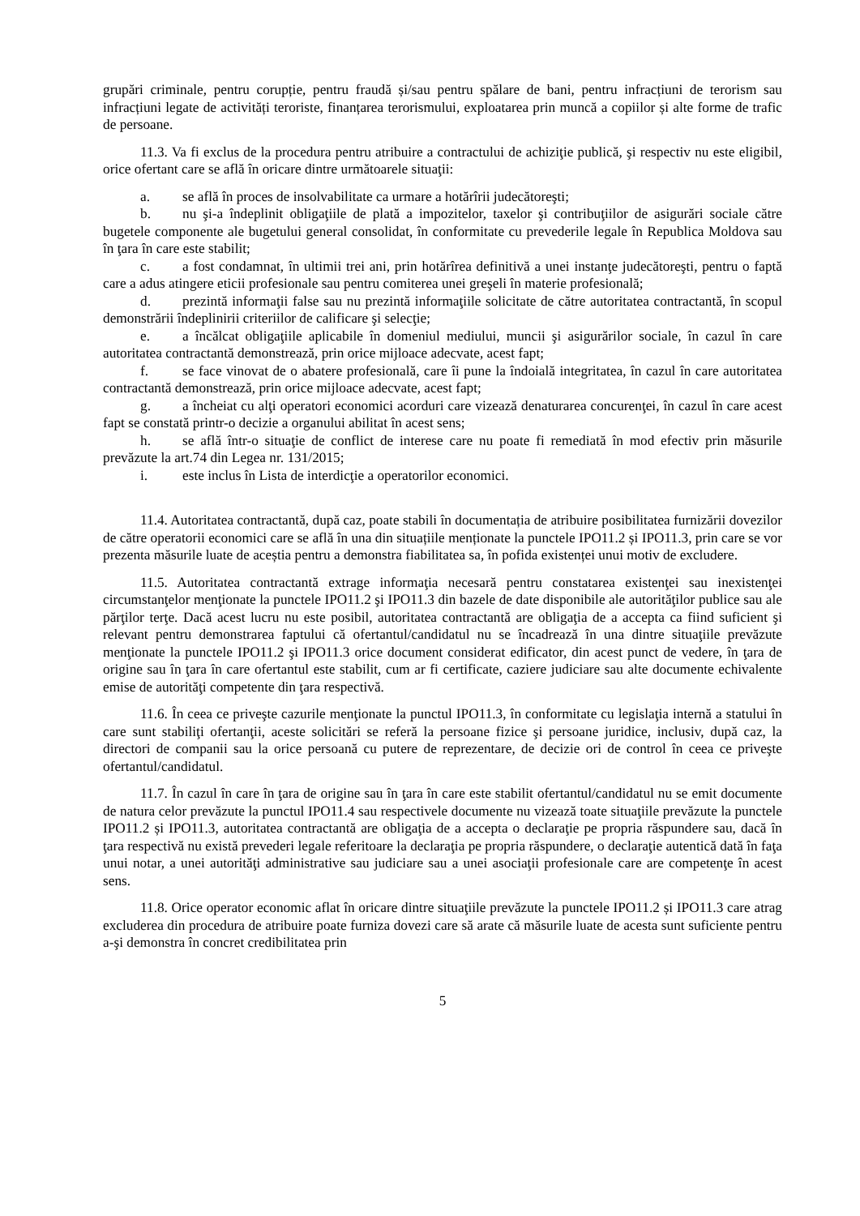grupări criminale, pentru corupție, pentru fraudă și/sau pentru spălare de bani, pentru infracțiuni de terorism sau infracțiuni legate de activități teroriste, finanțarea terorismului, exploatarea prin muncă a copiilor și alte forme de trafic de persoane.
11.3. Va fi exclus de la procedura pentru atribuire a contractului de achiziţie publică, şi respectiv nu este eligibil, orice ofertant care se află în oricare dintre următoarele situaţii:
a. se află în proces de insolvabilitate ca urmare a hotărîrii judecătoreşti;
b. nu şi-a îndeplinit obligaţiile de plată a impozitelor, taxelor şi contribuţiilor de asigurări sociale către bugetele componente ale bugetului general consolidat, în conformitate cu prevederile legale în Republica Moldova sau în ţara în care este stabilit;
c. a fost condamnat, în ultimii trei ani, prin hotărîrea definitivă a unei instanţe judecătoreşti, pentru o faptă care a adus atingere eticii profesionale sau pentru comiterea unei greşeli în materie profesională;
d. prezintă informaţii false sau nu prezintă informaţiile solicitate de către autoritatea contractantă, în scopul demonstrării îndeplinirii criteriilor de calificare şi selecţie;
e. a încălcat obligaţiile aplicabile în domeniul mediului, muncii şi asigurărilor sociale, în cazul în care autoritatea contractantă demonstrează, prin orice mijloace adecvate, acest fapt;
f. se face vinovat de o abatere profesională, care îi pune la îndoială integritatea, în cazul în care autoritatea contractantă demonstrează, prin orice mijloace adecvate, acest fapt;
g. a încheiat cu alţi operatori economici acorduri care vizează denaturarea concurenţei, în cazul în care acest fapt se constată printr-o decizie a organului abilitat în acest sens;
h. se află într-o situaţie de conflict de interese care nu poate fi remediată în mod efectiv prin măsurile prevăzute la art.74 din Legea nr. 131/2015;
i. este inclus în Lista de interdicţie a operatorilor economici.
11.4. Autoritatea contractantă, după caz, poate stabili în documentația de atribuire posibilitatea furnizării dovezilor de către operatorii economici care se află în una din situațiile menționate la punctele IPO11.2 și IPO11.3, prin care se vor prezenta măsurile luate de aceștia pentru a demonstra fiabilitatea sa, în pofida existenței unui motiv de excludere.
11.5. Autoritatea contractantă extrage informaţia necesară pentru constatarea existenţei sau inexistenţei circumstanţelor menţionate la punctele IPO11.2 şi IPO11.3 din bazele de date disponibile ale autorităţilor publice sau ale părţilor terţe. Dacă acest lucru nu este posibil, autoritatea contractantă are obligaţia de a accepta ca fiind suficient şi relevant pentru demonstrarea faptului că ofertantul/candidatul nu se încadrează în una dintre situaţiile prevăzute menţionate la punctele IPO11.2 şi IPO11.3 orice document considerat edificator, din acest punct de vedere, în ţara de origine sau în ţara în care ofertantul este stabilit, cum ar fi certificate, caziere judiciare sau alte documente echivalente emise de autorităţi competente din ţara respectivă.
11.6. În ceea ce priveşte cazurile menţionate la punctul IPO11.3, în conformitate cu legislaţia internă a statului în care sunt stabiliţi ofertanţii, aceste solicitări se referă la persoane fizice şi persoane juridice, inclusiv, după caz, la directori de companii sau la orice persoană cu putere de reprezentare, de decizie ori de control în ceea ce priveşte ofertantul/candidatul.
11.7. În cazul în care în ţara de origine sau în ţara în care este stabilit ofertantul/candidatul nu se emit documente de natura celor prevăzute la punctul IPO11.4 sau respectivele documente nu vizează toate situaţiile prevăzute la punctele IPO11.2 și IPO11.3, autoritatea contractantă are obligaţia de a accepta o declaraţie pe propria răspundere sau, dacă în ţara respectivă nu există prevederi legale referitoare la declaraţia pe propria răspundere, o declaraţie autentică dată în faţa unui notar, a unei autorităţi administrative sau judiciare sau a unei asociaţii profesionale care are competenţe în acest sens.
11.8. Orice operator economic aflat în oricare dintre situaţiile prevăzute la punctele IPO11.2 și IPO11.3 care atrag excluderea din procedura de atribuire poate furniza dovezi care să arate că măsurile luate de acesta sunt suficiente pentru a-şi demonstra în concret credibilitatea prin
5